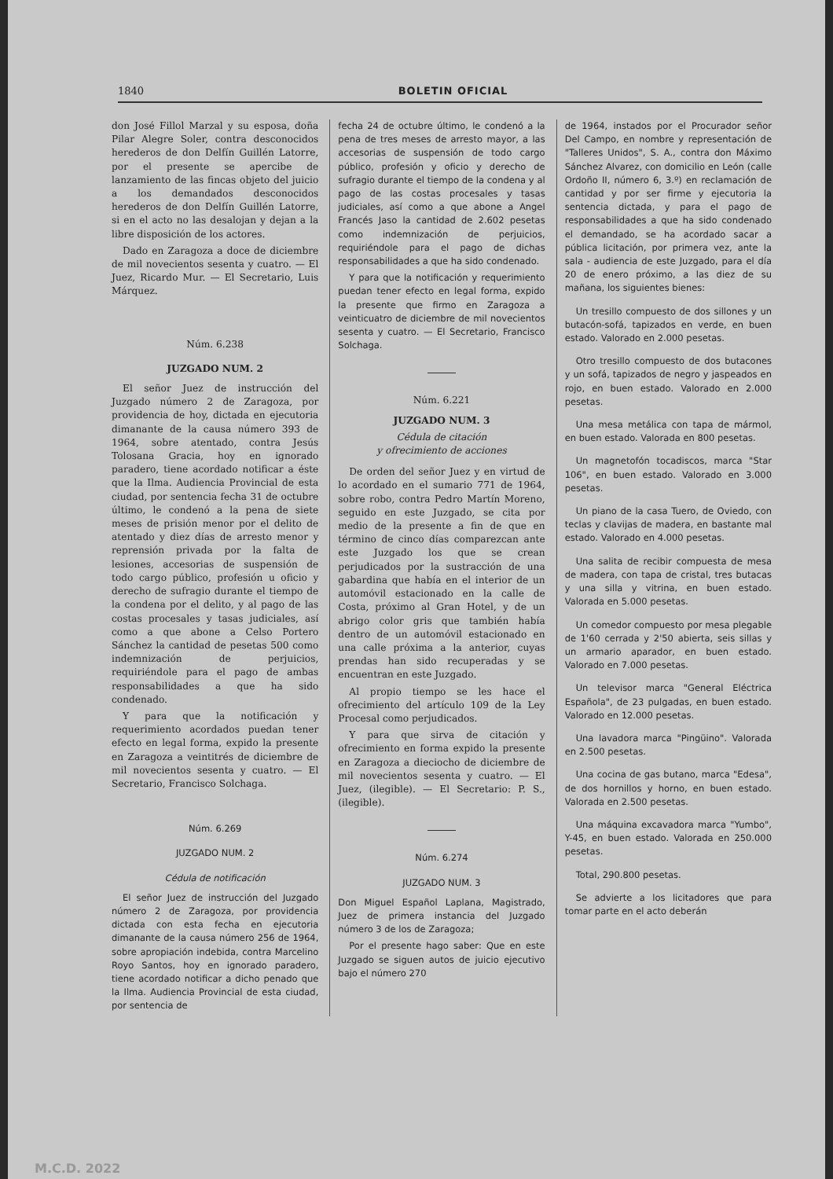1840 BOLETIN OFICIAL
don José Fillol Marzal y su esposa, doña Pilar Alegre Soler, contra desconocidos herederos de don Delfín Guillén Latorre, por el presente se apercibe de lanzamiento de las fincas objeto del juicio a los demandados desconocidos herederos de don Delfín Guillén Latorre, si en el acto no las desalojan y dejan a la libre disposición de los actores.
Dado en Zaragoza a doce de diciembre de mil novecientos sesenta y cuatro. — El Juez, Ricardo Mur. — El Secretario, Luis Márquez.
Núm. 6.238
JUZGADO NUM. 2
El señor Juez de instrucción del Juzgado número 2 de Zaragoza, por providencia de hoy, dictada en ejecutoria dimanante de la causa número 393 de 1964, sobre atentado, contra Jesús Tolosana Gracia, hoy en ignorado paradero, tiene acordado notificar a éste que la Ilma. Audiencia Provincial de esta ciudad, por sentencia fecha 31 de octubre último, le condenó a la pena de siete meses de prisión menor por el delito de atentado y diez días de arresto menor y reprensión privada por la falta de lesiones, accesorias de suspensión de todo cargo público, profesión u oficio y derecho de sufragio durante el tiempo de la condena por el delito, y al pago de las costas procesales y tasas judiciales, así como a que abone a Celso Portero Sánchez la cantidad de pesetas 500 como indemnización de perjuicios, requiriéndole para el pago de ambas responsabilidades a que ha sido condenado.
Y para que la notificación y requerimiento acordados puedan tener efecto en legal forma, expido la presente en Zaragoza a veintitrés de diciembre de mil novecientos sesenta y cuatro. — El Secretario, Francisco Solchaga.
Núm. 6.269
JUZGADO NUM. 2
Cédula de notificación
El señor Juez de instrucción del Juzgado número 2 de Zaragoza, por providencia dictada con esta fecha en ejecutoria dimanante de la causa número 256 de 1964, sobre apropiación indebida, contra Marcelino Royo Santos, hoy en ignorado paradero, tiene acordado notificar a dicho penado que la Ilma. Audiencia Provincial de esta ciudad, por sentencia de
fecha 24 de octubre último, le condenó a la pena de tres meses de arresto mayor, a las accesorias de suspensión de todo cargo público, profesión y oficio y derecho de sufragio durante el tiempo de la condena y al pago de las costas procesales y tasas judiciales, así como a que abone a Angel Francés Jaso la cantidad de 2.602 pesetas como indemnización de perjuicios, requiriéndole para el pago de dichas responsabilidades a que ha sido condenado.
Y para que la notificación y requerimiento puedan tener efecto en legal forma, expido la presente que firmo en Zaragoza a veinticuatro de diciembre de mil novecientos sesenta y cuatro. — El Secretario, Francisco Solchaga.
Núm. 6.221
JUZGADO NUM. 3
Cédula de citación
y ofrecimiento de acciones
De orden del señor Juez y en virtud de lo acordado en el sumario 771 de 1964, sobre robo, contra Pedro Martín Moreno, seguido en este Juzgado, se cita por medio de la presente a fin de que en término de cinco días comparezcan ante este Juzgado los que se crean perjudicados por la sustracción de una gabardina que había en el interior de un automóvil estacionado en la calle de Costa, próximo al Gran Hotel, y de un abrigo color gris que también había dentro de un automóvil estacionado en una calle próxima a la anterior, cuyas prendas han sido recuperadas y se encuentran en este Juzgado.
Al propio tiempo se les hace el ofrecimiento del artículo 109 de la Ley Procesal como perjudicados.
Y para que sirva de citación y ofrecimiento en forma expido la presente en Zaragoza a dieciocho de diciembre de mil novecientos sesenta y cuatro. — El Juez, (ilegible). — El Secretario: P. S., (ilegible).
Núm. 6.274
JUZGADO NUM. 3
Don Miguel Español Laplana, Magistrado, Juez de primera instancia del Juzgado número 3 de los de Zaragoza;
Por el presente hago saber: Que en este Juzgado se siguen autos de juicio ejecutivo bajo el número 270
de 1964, instados por el Procurador señor Del Campo, en nombre y representación de "Talleres Unidos", S. A., contra don Máximo Sánchez Alvarez, con domicilio en León (calle Ordoño II, número 6, 3.º) en reclamación de cantidad y por ser firme y ejecutoria la sentencia dictada, y para el pago de responsabilidades a que ha sido condenado el demandado, se ha acordado sacar a pública licitación, por primera vez, ante la sala - audiencia de este Juzgado, para el día 20 de enero próximo, a las diez de su mañana, los siguientes bienes:
Un tresillo compuesto de dos sillones y un butacón-sofá, tapizados en verde, en buen estado. Valorado en 2.000 pesetas.
Otro tresillo compuesto de dos butacones y un sofá, tapizados de negro y jaspeados en rojo, en buen estado. Valorado en 2.000 pesetas.
Una mesa metálica con tapa de mármol, en buen estado. Valorada en 800 pesetas.
Un magnetofón tocadiscos, marca "Star 106", en buen estado. Valorado en 3.000 pesetas.
Un piano de la casa Tuero, de Oviedo, con teclas y clavijas de madera, en bastante mal estado. Valorado en 4.000 pesetas.
Una salita de recibir compuesta de mesa de madera, con tapa de cristal, tres butacas y una silla y vitrina, en buen estado. Valorada en 5.000 pesetas.
Un comedor compuesto por mesa plegable de 1'60 cerrada y 2'50 abierta, seis sillas y un armario aparador, en buen estado. Valorado en 7.000 pesetas.
Un televisor marca "General Eléctrica Española", de 23 pulgadas, en buen estado. Valorado en 12.000 pesetas.
Una lavadora marca "Pingüino". Valorada en 2.500 pesetas.
Una cocina de gas butano, marca "Edesa", de dos hornillos y horno, en buen estado. Valorada en 2.500 pesetas.
Una máquina excavadora marca "Yumbo", Y-45, en buen estado. Valorada en 250.000 pesetas.
Total, 290.800 pesetas.
Se advierte a los licitadores que para tomar parte en el acto deberán
M.C.D. 2022